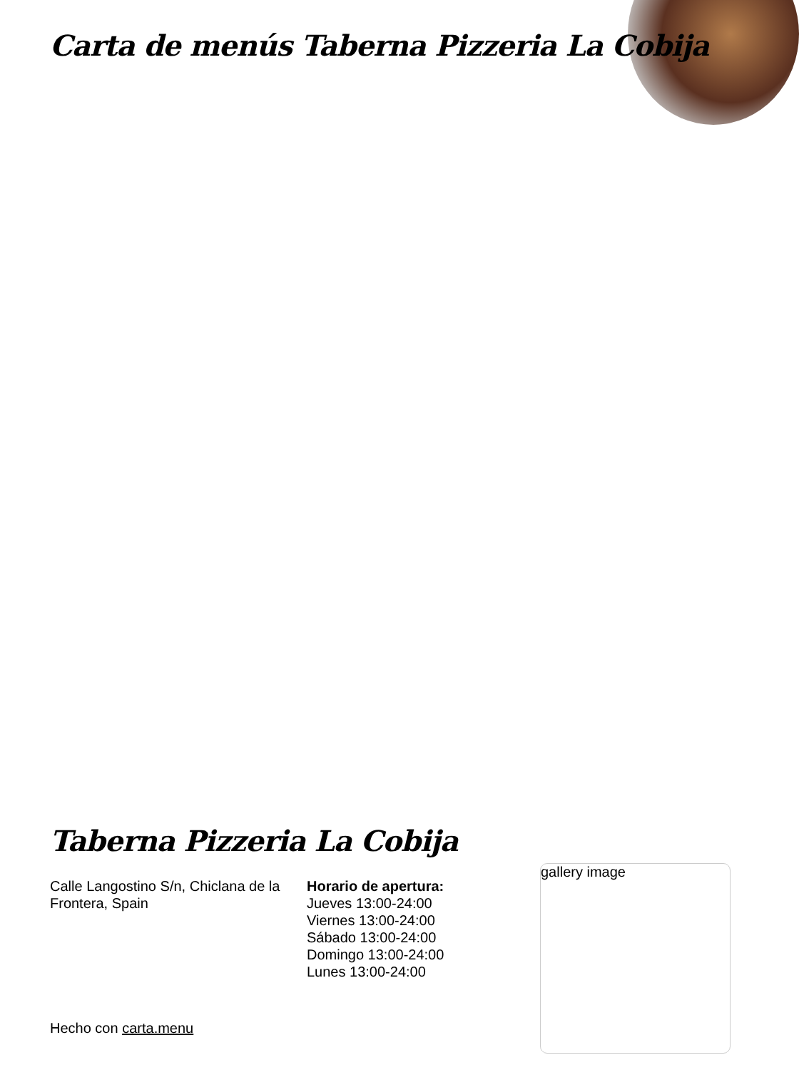Carta de menús Taberna Pizzeria La Cobija
Taberna Pizzeria La Cobija
Calle Langostino S/n, Chiclana de la Frontera, Spain
Horario de apertura:
Jueves 13:00-24:00
Viernes 13:00-24:00
Sábado 13:00-24:00
Domingo 13:00-24:00
Lunes 13:00-24:00
gallery image
Hecho con carta.menu